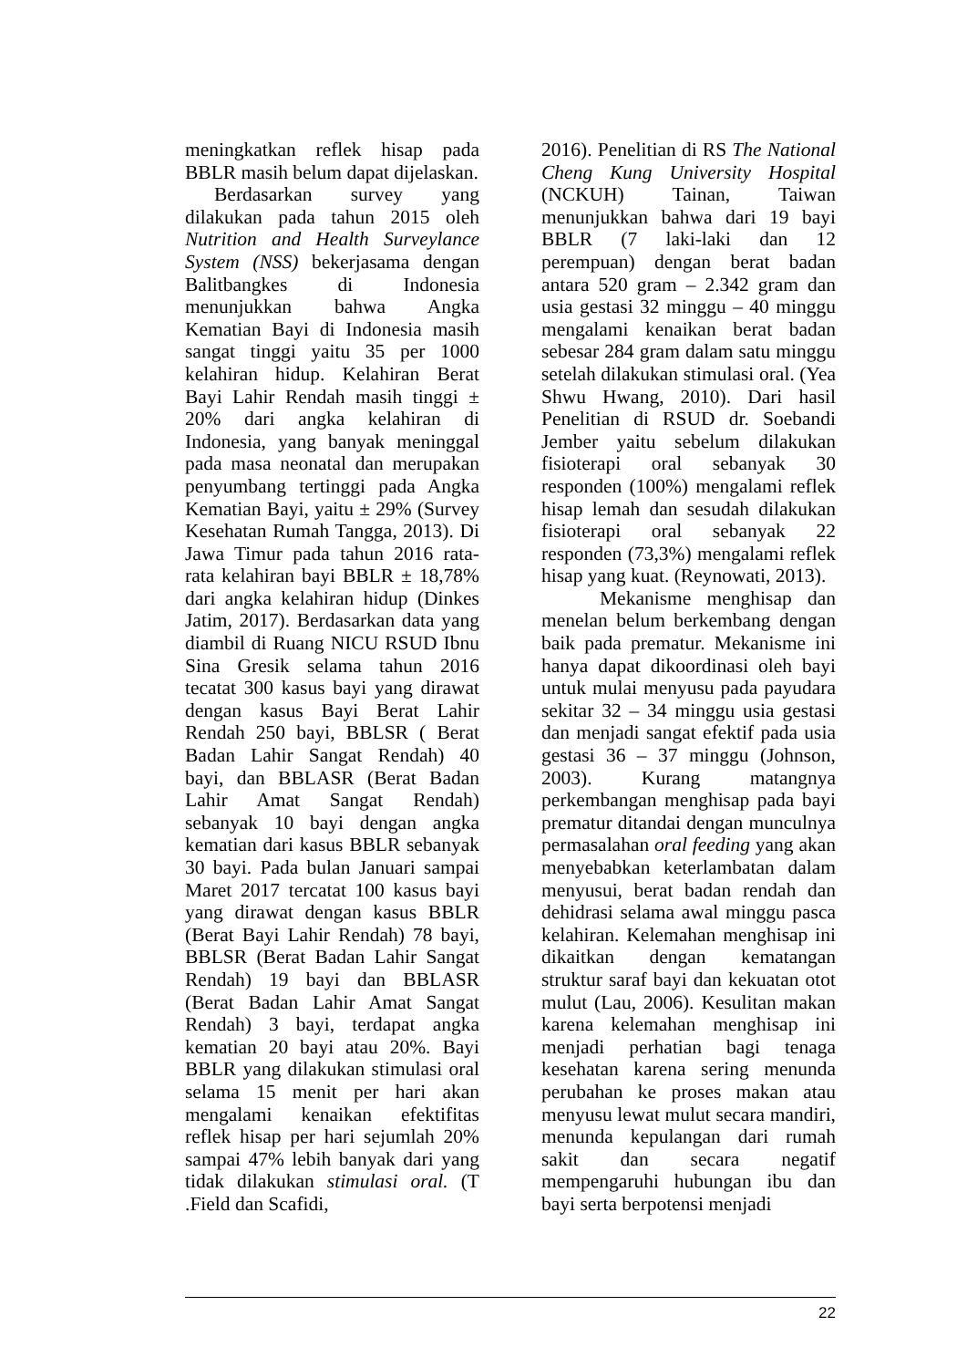meningkatkan reflek hisap pada BBLR masih belum dapat dijelaskan.
Berdasarkan survey yang dilakukan pada tahun 2015 oleh Nutrition and Health Surveylance System (NSS) bekerjasama dengan Balitbangkes di Indonesia menunjukkan bahwa Angka Kematian Bayi di Indonesia masih sangat tinggi yaitu 35 per 1000 kelahiran hidup. Kelahiran Berat Bayi Lahir Rendah masih tinggi ± 20% dari angka kelahiran di Indonesia, yang banyak meninggal pada masa neonatal dan merupakan penyumbang tertinggi pada Angka Kematian Bayi, yaitu ± 29% (Survey Kesehatan Rumah Tangga, 2013). Di Jawa Timur pada tahun 2016 rata-rata kelahiran bayi BBLR ± 18,78% dari angka kelahiran hidup (Dinkes Jatim, 2017). Berdasarkan data yang diambil di Ruang NICU RSUD Ibnu Sina Gresik selama tahun 2016 tecatat 300 kasus bayi yang dirawat dengan kasus Bayi Berat Lahir Rendah 250 bayi, BBLSR ( Berat Badan Lahir Sangat Rendah) 40 bayi, dan BBLASR (Berat Badan Lahir Amat Sangat Rendah) sebanyak 10 bayi dengan angka kematian dari kasus BBLR sebanyak 30 bayi. Pada bulan Januari sampai Maret 2017 tercatat 100 kasus bayi yang dirawat dengan kasus BBLR (Berat Bayi Lahir Rendah) 78 bayi, BBLSR (Berat Badan Lahir Sangat Rendah) 19 bayi dan BBLASR (Berat Badan Lahir Amat Sangat Rendah) 3 bayi, terdapat angka kematian 20 bayi atau 20%. Bayi BBLR yang dilakukan stimulasi oral selama 15 menit per hari akan mengalami kenaikan efektifitas reflek hisap per hari sejumlah 20% sampai 47% lebih banyak dari yang tidak dilakukan stimulasi oral. (T .Field dan Scafidi,
2016). Penelitian di RS The National Cheng Kung University Hospital (NCKUH) Tainan, Taiwan menunjukkan bahwa dari 19 bayi BBLR (7 laki-laki dan 12 perempuan) dengan berat badan antara 520 gram – 2.342 gram dan usia gestasi 32 minggu – 40 minggu mengalami kenaikan berat badan sebesar 284 gram dalam satu minggu setelah dilakukan stimulasi oral. (Yea Shwu Hwang, 2010). Dari hasil Penelitian di RSUD dr. Soebandi Jember yaitu sebelum dilakukan fisioterapi oral sebanyak 30 responden (100%) mengalami reflek hisap lemah dan sesudah dilakukan fisioterapi oral sebanyak 22 responden (73,3%) mengalami reflek hisap yang kuat. (Reynowati, 2013).
Mekanisme menghisap dan menelan belum berkembang dengan baik pada prematur. Mekanisme ini hanya dapat dikoordinasi oleh bayi untuk mulai menyusu pada payudara sekitar 32 – 34 minggu usia gestasi dan menjadi sangat efektif pada usia gestasi 36 – 37 minggu (Johnson, 2003). Kurang matangnya perkembangan menghisap pada bayi prematur ditandai dengan munculnya permasalahan oral feeding yang akan menyebabkan keterlambatan dalam menyusui, berat badan rendah dan dehidrasi selama awal minggu pasca kelahiran. Kelemahan menghisap ini dikaitkan dengan kematangan struktur saraf bayi dan kekuatan otot mulut (Lau, 2006). Kesulitan makan karena kelemahan menghisap ini menjadi perhatian bagi tenaga kesehatan karena sering menunda perubahan ke proses makan atau menyusu lewat mulut secara mandiri, menunda kepulangan dari rumah sakit dan secara negatif mempengaruhi hubungan ibu dan bayi serta berpotensi menjadi
22